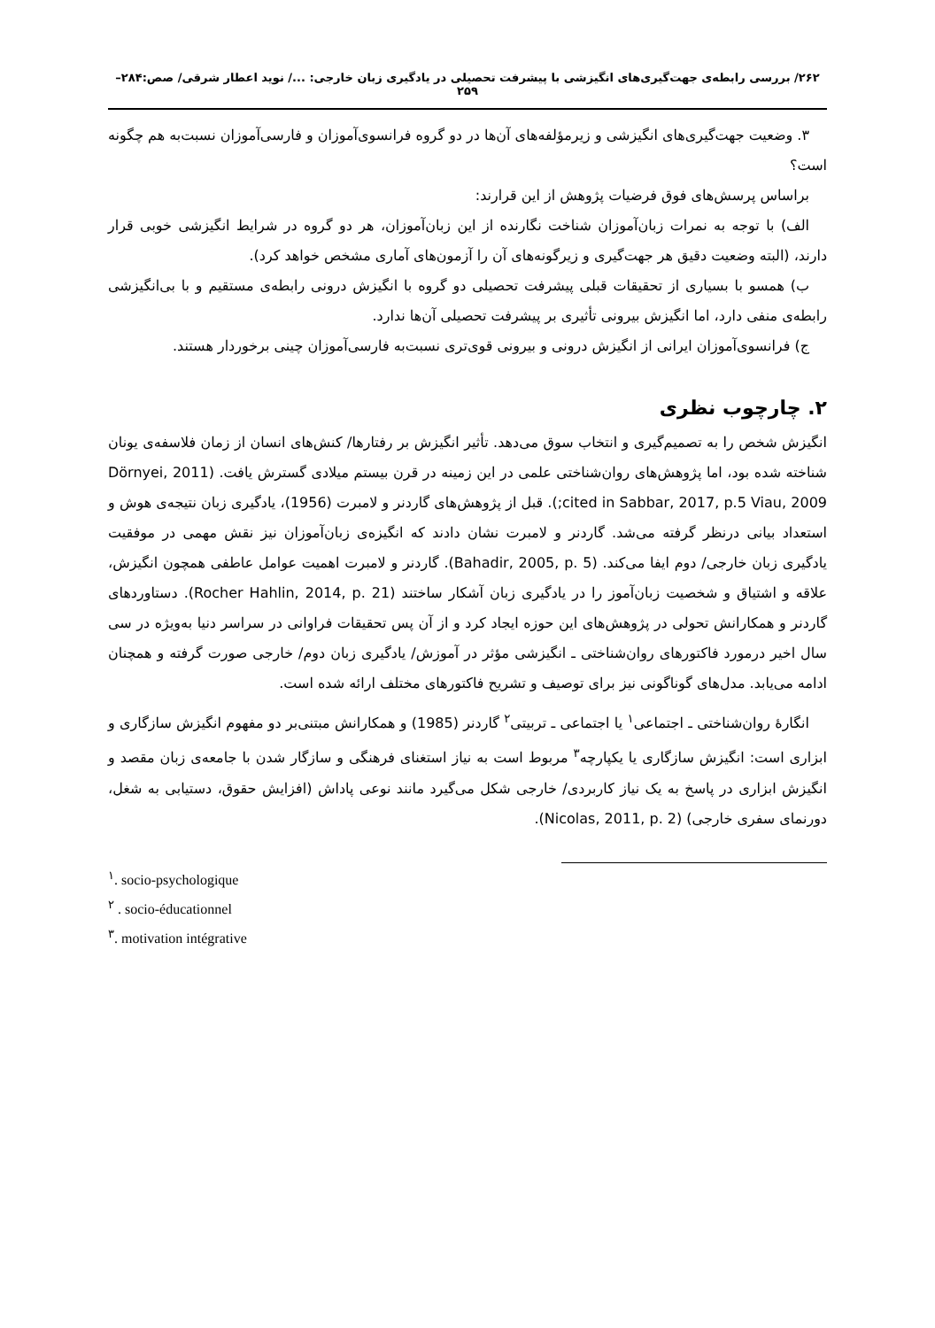۲۶۲/ بررسی رابطه‌ی جهت‌گیری‌های انگیزشی با پیشرفت تحصیلی در یادگیری زبان خارجی: .../ نوید اعطار شرقی/ صص:۲۸۴–۲۵۹
۳. وضعیت جهت‌گیری‌های انگیزشی و زیرمؤلفه‌های آن‌ها در دو گروه فرانسوی‌آموزان و فارسی‌آموزان نسبت‌به هم چگونه است؟
براساس پرسش‌های فوق فرضیات پژوهش از این قرارند:
الف) با توجه به نمرات زبان‌آموزان شناخت نگارنده از این زبان‌آموزان، هر دو گروه در شرایط انگیزشی خوبی قرار دارند، (البته وضعیت دقیق هر جهت‌گیری و زیرگونه‌های آن را آزمون‌های آماری مشخص خواهد کرد).
ب) همسو با بسیاری از تحقیقات قبلی پیشرفت تحصیلی دو گروه با انگیزش درونی رابطه‌ی مستقیم و با بی‌انگیزشی رابطه‌ی منفی دارد، اما انگیزش بیرونی تأثیری بر پیشرفت تحصیلی آن‌ها ندارد.
ج) فرانسوی‌آموزان ایرانی از انگیزش درونی و بیرونی قوی‌تری نسبت‌به فارسی‌آموزان چینی برخوردار هستند.
۲. چارچوب نظری
انگیزش شخص را به تصمیم‌گیری و انتخاب سوق می‌دهد. تأثیر انگیزش بر رفتارها/ کنش‌های انسان از زمان فلاسفه‌ی یونان شناخته شده بود، اما پژوهش‌های روان‌شناختی علمی در این زمینه در قرن بیستم میلادی گسترش یافت. (Dörnyei, 2011 cited in Sabbar, 2017, p.5 Viau, 2009;). قبل از پژوهش‌های گاردنر و لامبرت (1956)، یادگیری زبان نتیجه‌ی هوش و استعداد بیانی درنظر گرفته می‌شد. گاردنر و لامبرت نشان دادند که انگیزه‌ی زبان‌آموزان نیز نقش مهمی در موفقیت یادگیری زبان خارجی/ دوم ایفا می‌کند. (Bahadir, 2005, p. 5). گاردنر و لامبرت اهمیت عوامل عاطفی همچون انگیزش، علاقه و اشتیاق و شخصیت زبان‌آموز را در یادگیری زبان آشکار ساختند (Rocher Hahlin, 2014, p. 21). دستاوردهای گاردنر و همکارانش تحولی در پژوهش‌های این حوزه ایجاد کرد و از آن پس تحقیقات فراوانی در سراسر دنیا به‌ویژه در سی سال اخیر درمورد فاکتورهای روان‌شناختی ـ انگیزشی مؤثر در آموزش/ یادگیری زبان دوم/ خارجی صورت گرفته و همچنان ادامه می‌یابد. مدل‌های گوناگونی نیز برای توصیف و تشریح فاکتورهای مختلف ارائه شده است.
انگارهٔ روان‌شناختی ـ اجتماعی<sup>۱</sup> یا اجتماعی ـ تربیتی<sup>۲</sup> گاردنر (1985) و همکارانش مبتنی‌بر دو مفهوم انگیزش سازگاری و ابزاری است: انگیزش سازگاری یا یکپارچه<sup>۳</sup> مربوط است به نیاز استغنای فرهنگی و سازگار شدن با جامعه‌ی زبان مقصد و انگیزش ابزاری در پاسخ به یک نیاز کاربردی/ خارجی شکل می‌گیرد مانند نوعی پاداش (افزایش حقوق، دستیابی به شغل، دورنمای سفری خارجی) (Nicolas, 2011, p. 2).
<sup>۱</sup>. socio-psychologique
<sup>۲</sup> . socio-éducationnel
<sup>۳</sup>. motivation intégrative